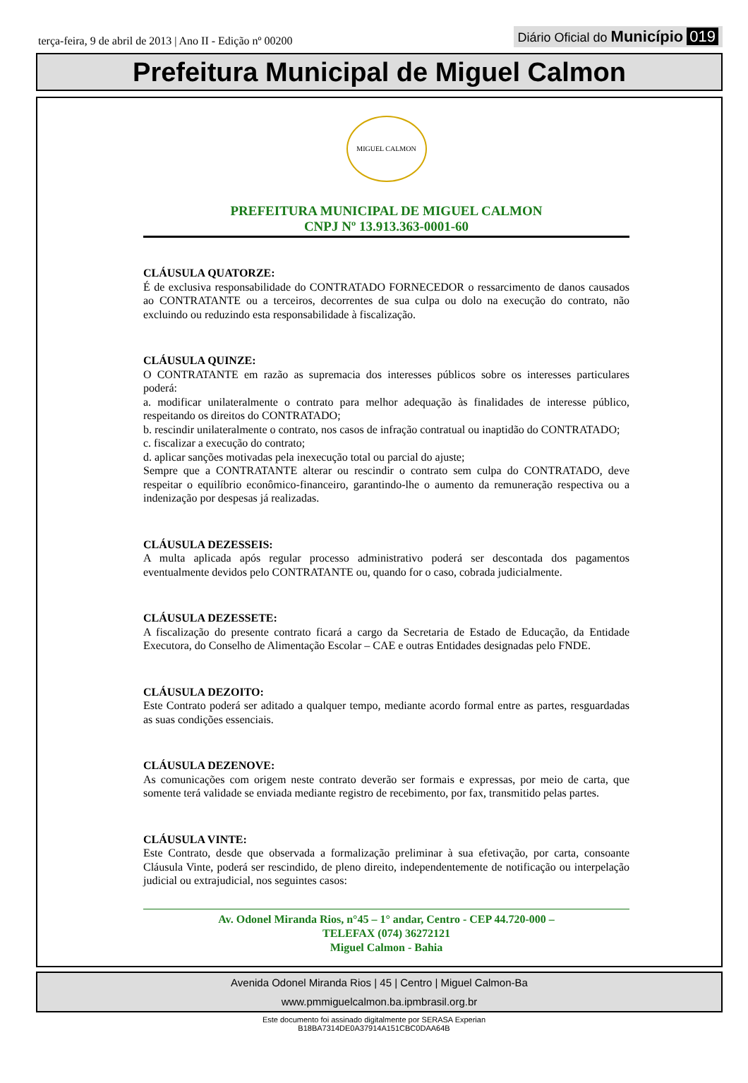terça-feira, 9 de abril de 2013 | Ano II - Edição nº 00200 Diário Oficial do Município 019
Prefeitura Municipal de Miguel Calmon
MIGUEL CALMON
PREFEITURA MUNICIPAL DE MIGUEL CALMON
CNPJ Nº 13.913.363-0001-60
CLÁUSULA QUATORZE:
É de exclusiva responsabilidade do CONTRATADO FORNECEDOR o ressarcimento de danos causados ao CONTRATANTE ou a terceiros, decorrentes de sua culpa ou dolo na execução do contrato, não excluindo ou reduzindo esta responsabilidade à fiscalização.
CLÁUSULA QUINZE:
O CONTRATANTE em razão as supremacia dos interesses públicos sobre os interesses particulares poderá:
a. modificar unilateralmente o contrato para melhor adequação às finalidades de interesse público, respeitando os direitos do CONTRATADO;
b. rescindir unilateralmente o contrato, nos casos de infração contratual ou inaptidão do CONTRATADO;
c. fiscalizar a execução do contrato;
d. aplicar sanções motivadas pela inexecução total ou parcial do ajuste;
Sempre que a CONTRATANTE alterar ou rescindir o contrato sem culpa do CONTRATADO, deve respeitar o equilíbrio econômico-financeiro, garantindo-lhe o aumento da remuneração respectiva ou a indenização por despesas já realizadas.
CLÁUSULA DEZESSEIS:
A multa aplicada após regular processo administrativo poderá ser descontada dos pagamentos eventualmente devidos pelo CONTRATANTE ou, quando for o caso, cobrada judicialmente.
CLÁUSULA DEZESSETE:
A fiscalização do presente contrato ficará a cargo da Secretaria de Estado de Educação, da Entidade Executora, do Conselho de Alimentação Escolar – CAE e outras Entidades designadas pelo FNDE.
CLÁUSULA DEZOITO:
Este Contrato poderá ser aditado a qualquer tempo, mediante acordo formal entre as partes, resguardadas as suas condições essenciais.
CLÁUSULA DEZENOVE:
As comunicações com origem neste contrato deverão ser formais e expressas, por meio de carta, que somente terá validade se enviada mediante registro de recebimento, por fax, transmitido pelas partes.
CLÁUSULA VINTE:
Este Contrato, desde que observada a formalização preliminar à sua efetivação, por carta, consoante Cláusula Vinte, poderá ser rescindido, de pleno direito, independentemente de notificação ou interpelação judicial ou extrajudicial, nos seguintes casos:
Av. Odonel Miranda Rios, n°45 – 1° andar, Centro - CEP 44.720-000 –
TELEFAX (074) 36272121
Miguel Calmon - Bahia
Avenida Odonel Miranda Rios | 45 | Centro | Miguel Calmon-Ba
www.pmmiguelcalmon.ba.ipmbrasil.org.br
Este documento foi assinado digitalmente por SERASA Experian
B18BA7314DE0A37914A151CBC0DAA64B